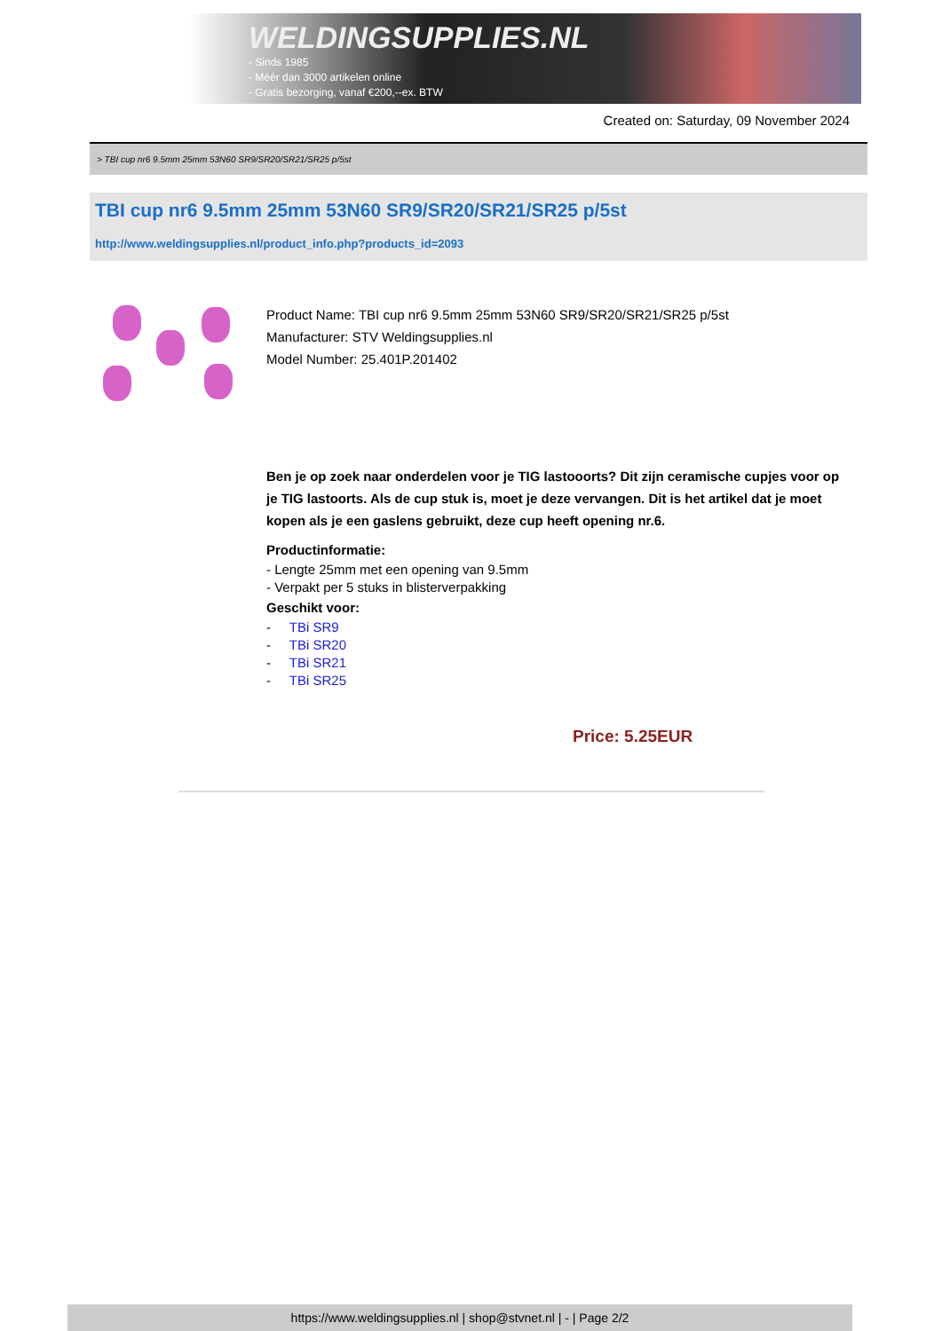WELDINGSUPPLIES.NL
- Sinds 1985
- Méér dan 3000 artikelen online
- Gratis bezorging, vanaf €200,--ex. BTW
Created on: Saturday, 09 November 2024
> TBI cup nr6 9.5mm 25mm 53N60 SR9/SR20/SR21/SR25 p/5st
TBI cup nr6 9.5mm 25mm 53N60 SR9/SR20/SR21/SR25 p/5st
http://www.weldingsupplies.nl/product_info.php?products_id=2093
Product Name: TBI cup nr6 9.5mm 25mm 53N60 SR9/SR20/SR21/SR25 p/5st
Manufacturer: STV Weldingsupplies.nl
Model Number: 25.401P.201402
Ben je op zoek naar onderdelen voor je TIG lastooorts? Dit zijn ceramische cupjes voor op je TIG lastoorts. Als de cup stuk is, moet je deze vervangen. Dit is het artikel dat je moet kopen als je een gaslens gebruikt, deze cup heeft opening nr.6.
Productinformatie:
- Lengte 25mm met een opening van 9.5mm
- Verpakt per 5 stuks in blisterverpakking
Geschikt voor:
- TBi SR9
- TBi SR20
- TBi SR21
- TBi SR25
Price: 5.25EUR
https://www.weldingsupplies.nl | shop@stvnet.nl | - | Page 2/2